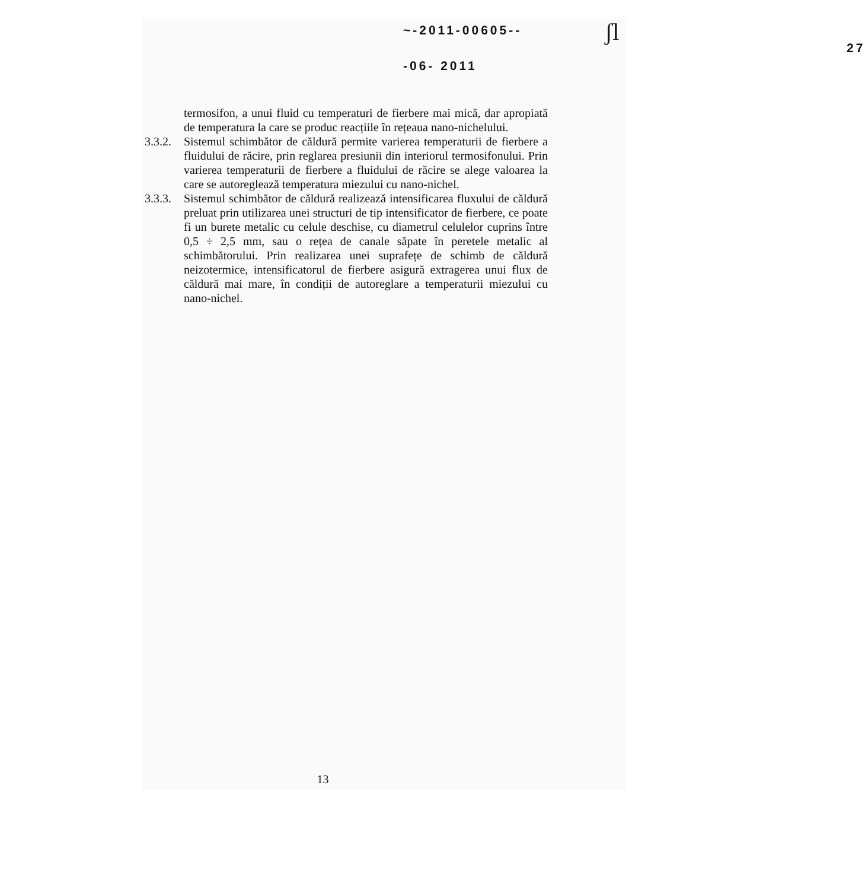~-2011-00605--
27 -06- 2011
ʃl
termosifon, a unui fluid cu temperaturi de fierbere mai mică, dar apropiată de temperatura la care se produc reacțiile în rețeaua nano-nichelului.
3.3.2.
Sistemul schimbător de căldură permite varierea temperaturii de fierbere a fluidului de răcire, prin reglarea presiunii din interiorul termosifonului. Prin varierea temperaturii de fierbere a fluidului de răcire se alege valoarea la care se autoreglează temperatura miezului cu nano-nichel.
3.3.3.
Sistemul schimbător de căldură realizează intensificarea fluxului de căldură preluat prin utilizarea unei structuri de tip intensificator de fierbere, ce poate fi un burete metalic cu celule deschise, cu diametrul celulelor cuprins între 0,5 ÷ 2,5 mm, sau o rețea de canale săpate în peretele metalic al schimbătorului. Prin realizarea unei suprafețe de schimb de căldură neizotermice, intensificatorul de fierbere asigură extragerea unui flux de căldură mai mare, în condiții de autoreglare a temperaturii miezului cu nano-nichel.
13